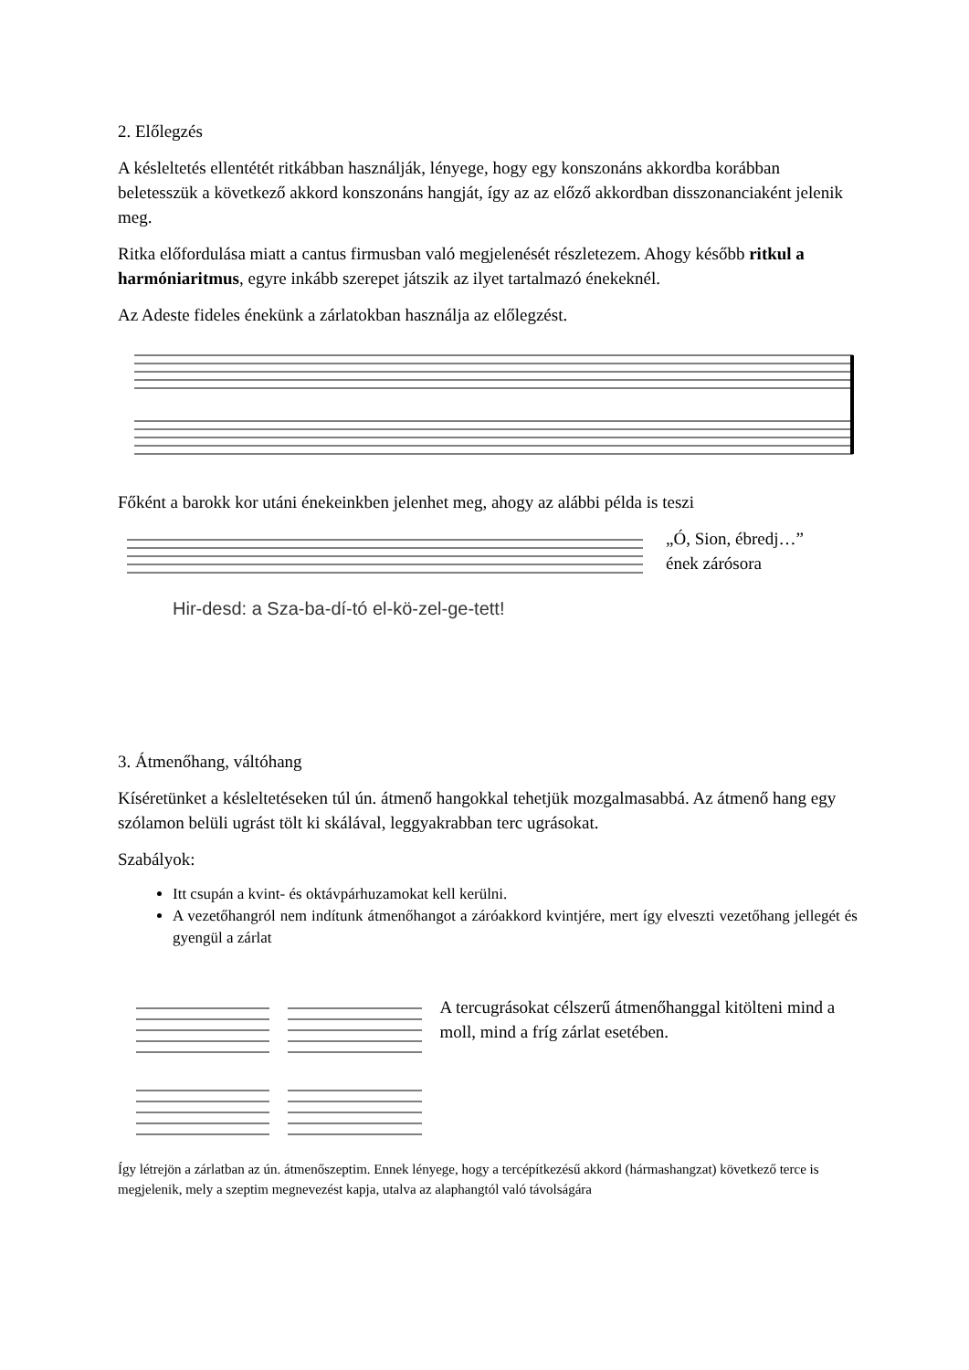2. Előlegzés
A késleltetés ellentétét ritkábban használják, lényege, hogy egy konszonáns akkordba korábban beletesszük a következő akkord konszonáns hangját, így az az előző akkordban disszonanciaként jelenik meg.
Ritka előfordulása miatt a cantus firmusban való megjelenését részletezem. Ahogy később ritkul a harmóniaritmus, egyre inkább szerepet játszik az ilyet tartalmazó énekeknél.
Az Adeste fideles énekünk a zárlatokban használja az előlegzést.
Főként a barokk kor utáni énekeinkben jelenhet meg, ahogy az alábbi példa is teszi
Hir-desd: a Sza-ba-dí-tó el-kö-zel-ge-tett! „Ó, Sion, ébredj…”
ének zárósora
3. Átmenőhang, váltóhang
Kíséretünket a késleltetéseken túl ún. átmenő hangokkal tehetjük mozgalmasabbá. Az átmenő hang egy szólamon belüli ugrást tölt ki skálával, leggyakrabban terc ugrásokat.
Szabályok:
Itt csupán a kvint- és oktávpárhuzamokat kell kerülni.
A vezetőhangról nem indítunk átmenőhangot a záróakkord kvintjére, mert így elveszti vezetőhang jellegét és gyengül a zárlat
A tercugrásokat célszerű átmenőhanggal kitölteni mind a moll, mind a fríg zárlat esetében.
Így létrejön a zárlatban az ún. átmenőszeptim. Ennek lényege, hogy a tercépítkezésű akkord (hármashangzat) következő terce is megjelenik, mely a szeptim megnevezést kapja, utalva az alaphangtól való távolságára